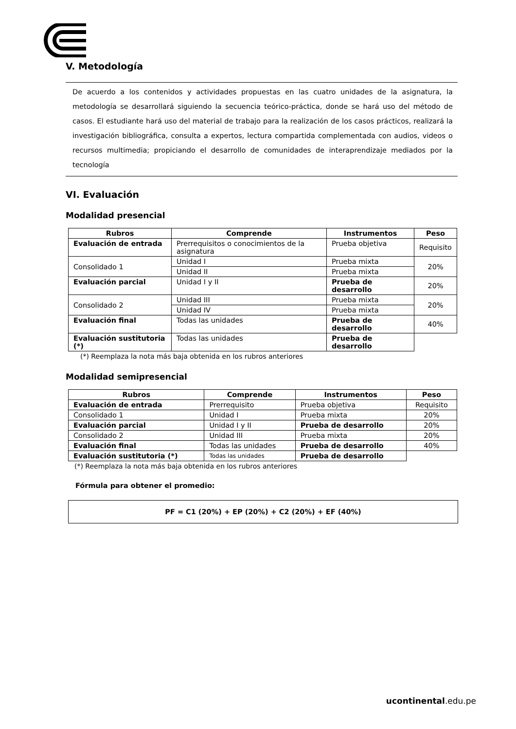V. Metodología
De acuerdo a los contenidos y actividades propuestas en las cuatro unidades de la asignatura, la metodología se desarrollará siguiendo la secuencia teórico-práctica, donde se hará uso del método de casos. El estudiante hará uso del material de trabajo para la realización de los casos prácticos, realizará la investigación bibliográfica, consulta a expertos, lectura compartida complementada con audios, videos o recursos multimedia; propiciando el desarrollo de comunidades de interaprendizaje mediados por la tecnología
VI. Evaluación
Modalidad presencial
| Rubros | Comprende | Instrumentos | Peso |
| --- | --- | --- | --- |
| Evaluación de entrada | Prerrequisitos o conocimientos de la asignatura | Prueba objetiva | Requisito |
| Consolidado 1 | Unidad I | Prueba mixta | 20% |
| | Unidad II | Prueba mixta | |
| Evaluación parcial | Unidad I y II | Prueba de desarrollo | 20% |
| Consolidado 2 | Unidad III | Prueba mixta | 20% |
| | Unidad IV | Prueba mixta | |
| Evaluación final | Todas las unidades | Prueba de desarrollo | 40% |
| Evaluación sustitutoria (*) | Todas las unidades | Prueba de desarrollo | |
(*) Reemplaza la nota más baja obtenida en los rubros anteriores
Modalidad semipresencial
| Rubros | Comprende | Instrumentos | Peso |
| --- | --- | --- | --- |
| Evaluación de entrada | Prerrequisito | Prueba objetiva | Requisito |
| Consolidado 1 | Unidad I | Prueba mixta | 20% |
| Evaluación parcial | Unidad I y II | Prueba de desarrollo | 20% |
| Consolidado 2 | Unidad III | Prueba mixta | 20% |
| Evaluación final | Todas las unidades | Prueba de desarrollo | 40% |
| Evaluación sustitutoria (*) | Todas las unidades | Prueba de desarrollo | |
(*) Reemplaza la nota más baja obtenida en los rubros anteriores
Fórmula para obtener el promedio:
PF = C1 (20%) + EP (20%) + C2 (20%) + EF (40%)
ucontinental.edu.pe